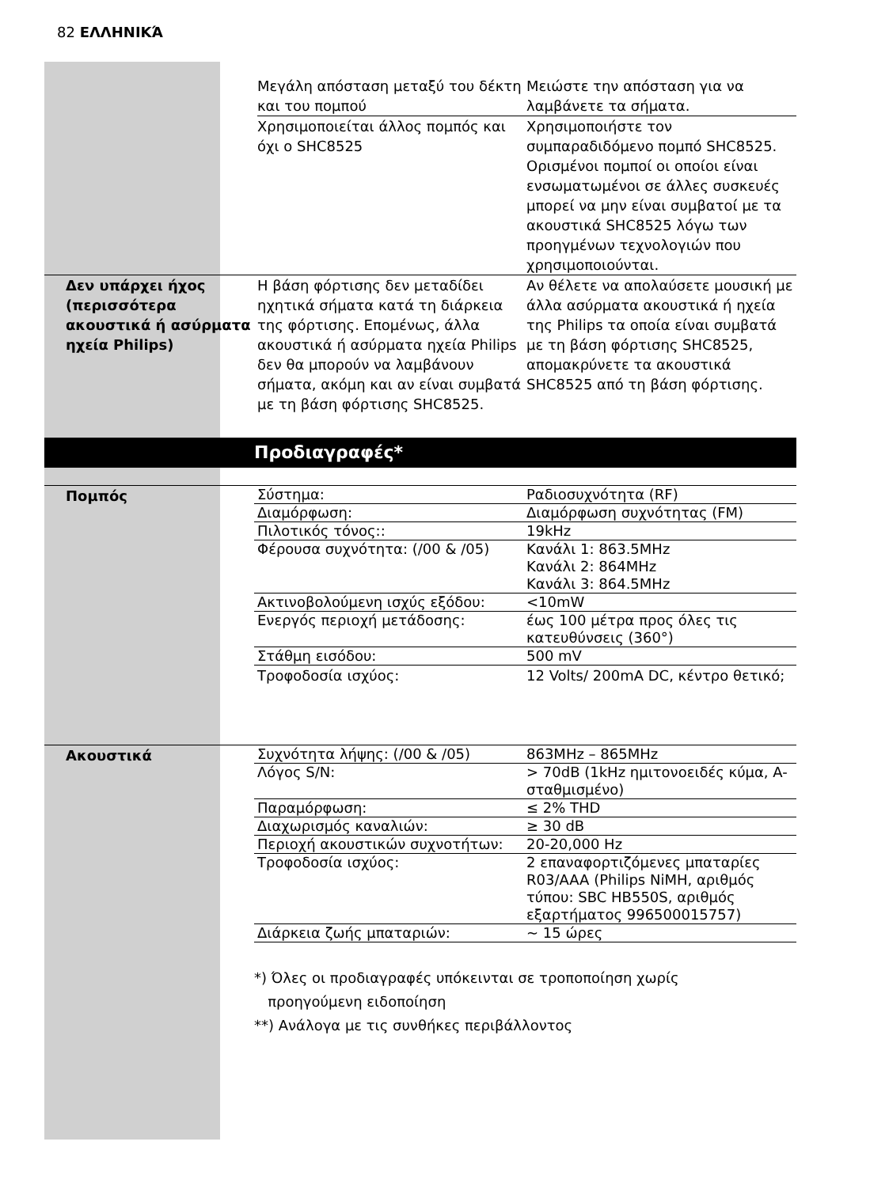82 ΕΛΛΗΝΙΚΆ
| | | Μεγάλη απόσταση μεταξύ του δέκτη και του πομπού | Μειώστε την απόσταση για να λαμβάνετε τα σήματα. |
| | | Χρησιμοποιείται άλλος πομπός και όχι ο SHC8525 | Χρησιμοποιήστε τον συμπαραδιδόμενο πομπό SHC8525. Ορισμένοι πομποί οι οποίοι είναι ενσωματωμένοι σε άλλες συσκευές μπορεί να μην είναι συμβατοί με τα ακουστικά SHC8525 λόγω των προηγμένων τεχνολογιών που χρησιμοποιούνται. |
| Δεν υπάρχει ήχος (περισσότερα ακουστικά ή ασύρματα ηχεία Philips) | | Η βάση φόρτισης δεν μεταδίδει ηχητικά σήματα κατά τη διάρκεια της φόρτισης. Επομένως, άλλα ακουστικά ή ασύρματα ηχεία Philips δεν θα μπορούν να λαμβάνουν σήματα, ακόμη και αν είναι συμβατά με τη βάση φόρτισης SHC8525. | Αν θέλετε να απολαύσετε μουσική με άλλα ασύρματα ακουστικά ή ηχεία της Philips τα οποία είναι συμβατά με τη βάση φόρτισης SHC8525, απομακρύνετε τα ακουστικά SHC8525 από τη βάση φόρτισης. |
Προδιαγραφές*
| Πομπός | Σύστημα: | Ραδιοσυχνότητα (RF) |
| | Διαμόρφωση: | Διαμόρφωση συχνότητας (FM) |
| | Πιλοτικός τόνος:: | 19kHz |
| | Φέρουσα συχνότητα: (/00 & /05) | Κανάλι 1: 863.5MHz Κανάλι 2: 864MHz Κανάλι 3: 864.5MHz |
| | Ακτινοβολούμενη ισχύς εξόδου: | <10mW |
| | Ενεργός περιοχή μετάδοσης: | έως 100 μέτρα προς όλες τις κατευθύνσεις (360°) |
| | Στάθμη εισόδου: | 500 mV |
| | Τροφοδοσία ισχύος: | 12 Volts/ 200mA DC, κέντρο θετικό; |
| Ακουστικά | Συχνότητα λήψης: (/00 & /05) | 863MHz – 865MHz |
| | Λόγος S/N: | > 70dB (1kHz ημιτονοειδές κύμα, A-σταθμισμένο) |
| | Παραμόρφωση: | ≤ 2% THD |
| | Διαχωρισμός καναλιών: | ≥ 30 dB |
| | Περιοχή ακουστικών συχνοτήτων: | 20-20,000 Hz |
| | Τροφοδοσία ισχύος: | 2 επαναφορτιζόμενες μπαταρίες R03/AAA (Philips NiMH, αριθμός τύπου: SBC HB550S, αριθμός εξαρτήματος 996500015757) |
| | Διάρκεια ζωής μπαταριών: | ~ 15 ώρες |
*) Όλες οι προδιαγραφές υπόκεινται σε τροποποίηση χωρίς
προηγούμενη ειδοποίηση
**) Ανάλογα με τις συνθήκες περιβάλλοντος